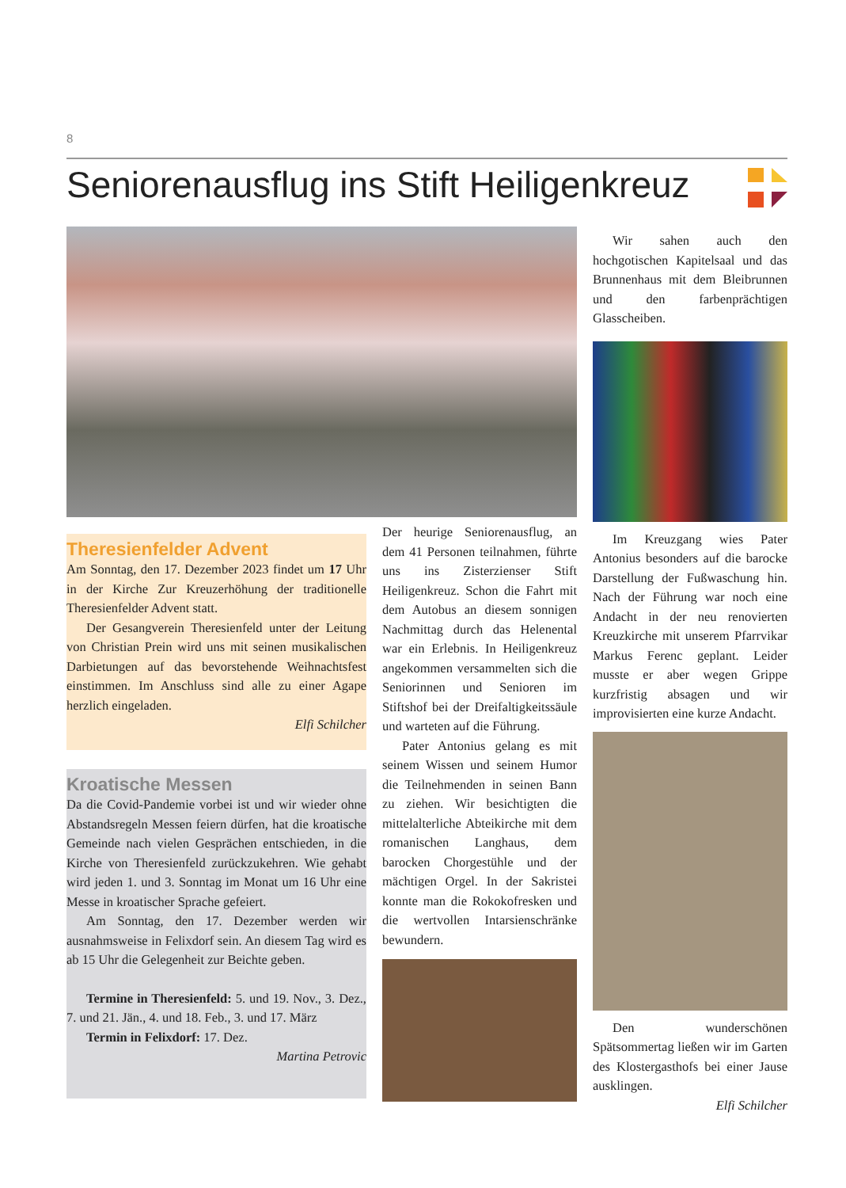8
Seniorenausflug ins Stift Heiligenkreuz
Wir sahen auch den hochgotischen Kapitelsaal und das Brunnenhaus mit dem Bleibrunnen und den farbenprächtigen Glasscheiben.
Im Kreuzgang wies Pater Antonius besonders auf die barocke Darstellung der Fußwaschung hin. Nach der Führung war noch eine Andacht in der neu renovierten Kreuzkirche mit unserem Pfarrvikar Markus Ferenc geplant. Leider musste er aber wegen Grippe kurzfristig absagen und wir improvisierten eine kurze Andacht.
Den wunderschönen Spätsommertag ließen wir im Garten des Klostergasthofs bei einer Jause ausklingen.
Elfi Schilcher
Theresienfelder Advent
Am Sonntag, den 17. Dezember 2023 findet um 17 Uhr in der Kirche Zur Kreuzerhöhung der traditionelle Theresienfelder Advent statt.
Der Gesangverein Theresienfeld unter der Leitung von Christian Prein wird uns mit seinen musikalischen Darbietungen auf das bevorstehende Weihnachtsfest einstimmen. Im Anschluss sind alle zu einer Agape herzlich eingeladen.
Elfi Schilcher
Kroatische Messen
Da die Covid-Pandemie vorbei ist und wir wieder ohne Abstandsregeln Messen feiern dürfen, hat die kroatische Gemeinde nach vielen Gesprächen entschieden, in die Kirche von Theresienfeld zurückzukehren. Wie gehabt wird jeden 1. und 3. Sonntag im Monat um 16 Uhr eine Messe in kroatischer Sprache gefeiert.
Am Sonntag, den 17. Dezember werden wir ausnahmsweise in Felixdorf sein. An diesem Tag wird es ab 15 Uhr die Gelegenheit zur Beichte geben.
Termine in Theresienfeld: 5. und 19. Nov., 3. Dez., 7. und 21. Jän., 4. und 18. Feb., 3. und 17. März
Termin in Felixdorf: 17. Dez.
Martina Petrovic
Der heurige Seniorenausflug, an dem 41 Personen teilnahmen, führte uns ins Zisterzienser Stift Heiligenkreuz. Schon die Fahrt mit dem Autobus an diesem sonnigen Nachmittag durch das Helenental war ein Erlebnis. In Heiligenkreuz angekommen versammelten sich die Seniorinnen und Senioren im Stiftshof bei der Dreifaltigkeitssäule und warteten auf die Führung.
Pater Antonius gelang es mit seinem Wissen und seinem Humor die Teilnehmenden in seinen Bann zu ziehen. Wir besichtigten die mittelalterliche Abteikirche mit dem romanischen Langhaus, dem barocken Chorgestühle und der mächtigen Orgel. In der Sakristei konnte man die Rokokofresken und die wertvollen Intarsienschränke bewundern.